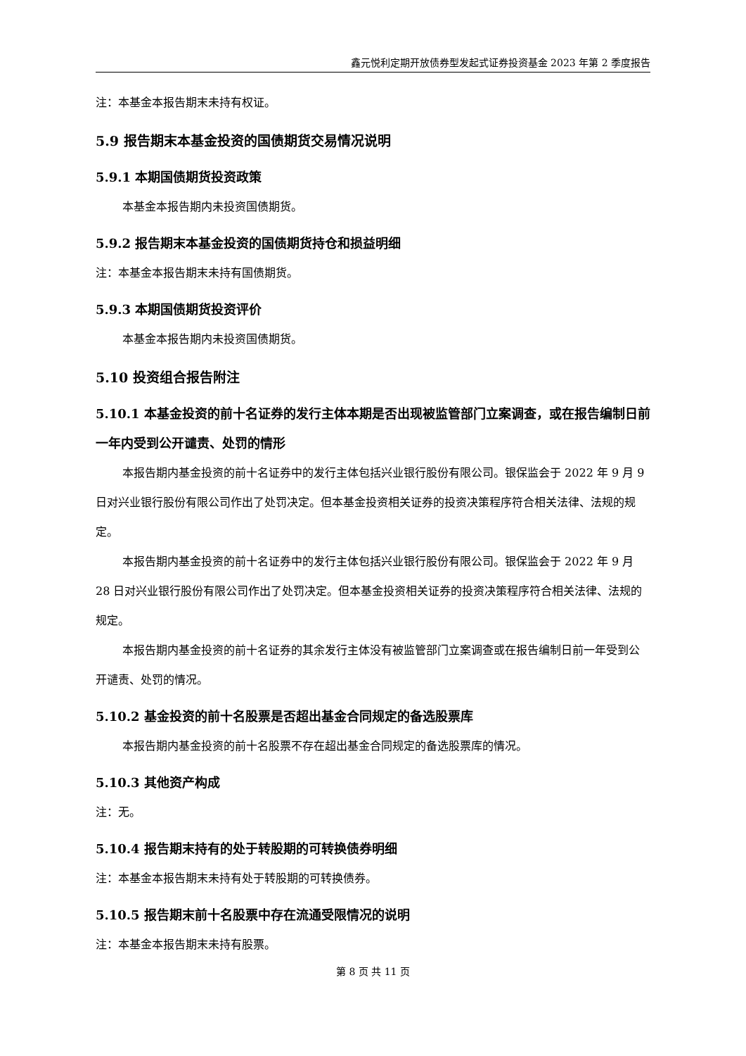鑫元悦利定期开放债券型发起式证券投资基金 2023 年第 2 季度报告
注：本基金本报告期末未持有权证。
5.9 报告期末本基金投资的国债期货交易情况说明
5.9.1 本期国债期货投资政策
本基金本报告期内未投资国债期货。
5.9.2 报告期末本基金投资的国债期货持仓和损益明细
注：本基金本报告期末未持有国债期货。
5.9.3 本期国债期货投资评价
本基金本报告期内未投资国债期货。
5.10 投资组合报告附注
5.10.1 本基金投资的前十名证券的发行主体本期是否出现被监管部门立案调查，或在报告编制日前一年内受到公开谴责、处罚的情形
本报告期内基金投资的前十名证券中的发行主体包括兴业银行股份有限公司。银保监会于 2022 年 9 月 9 日对兴业银行股份有限公司作出了处罚决定。但本基金投资相关证券的投资决策程序符合相关法律、法规的规定。
本报告期内基金投资的前十名证券中的发行主体包括兴业银行股份有限公司。银保监会于 2022 年 9 月 28 日对兴业银行股份有限公司作出了处罚决定。但本基金投资相关证券的投资决策程序符合相关法律、法规的规定。
本报告期内基金投资的前十名证券的其余发行主体没有被监管部门立案调查或在报告编制日前一年受到公开谴责、处罚的情况。
5.10.2 基金投资的前十名股票是否超出基金合同规定的备选股票库
本报告期内基金投资的前十名股票不存在超出基金合同规定的备选股票库的情况。
5.10.3 其他资产构成
注：无。
5.10.4 报告期末持有的处于转股期的可转换债券明细
注：本基金本报告期末未持有处于转股期的可转换债券。
5.10.5 报告期末前十名股票中存在流通受限情况的说明
注：本基金本报告期末未持有股票。
第 8 页 共 11 页